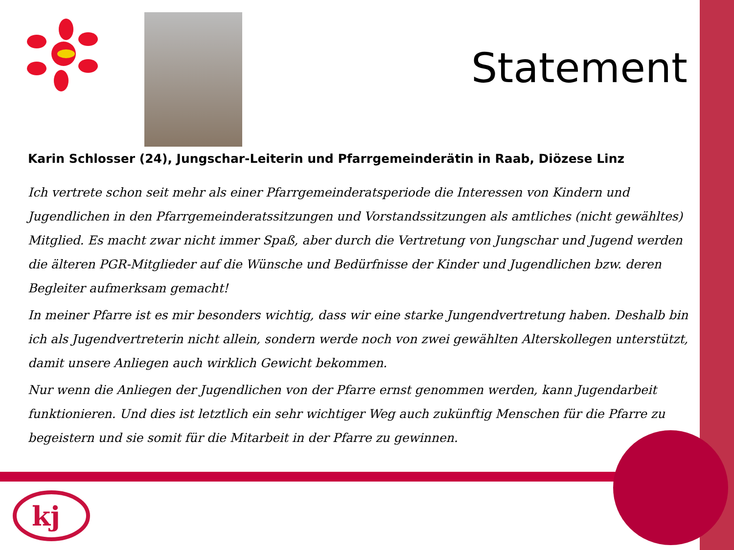Statement
Karin Schlosser (24), Jungschar-Leiterin und Pfarrgemeinderätin in Raab, Diözese Linz
Ich vertrete schon seit mehr als einer Pfarrgemeinderatsperiode die Interessen von Kindern und Jugendlichen in den Pfarrgemeinderatssitzungen und Vorstandssitzungen als amtliches (nicht gewähltes) Mitglied. Es macht zwar nicht immer Spaß, aber durch die Vertretung von Jungschar und Jugend werden die älteren PGR-Mitglieder auf die Wünsche und Bedürfnisse der Kinder und Jugendlichen bzw. deren Begleiter aufmerksam gemacht!
In meiner Pfarre ist es mir besonders wichtig, dass wir eine starke Jungendvertretung haben. Deshalb bin ich als Jugendvertreterin nicht allein, sondern werde noch von zwei gewählten Alterskollegen unterstützt, damit unsere Anliegen auch wirklich Gewicht bekommen.
Nur wenn die Anliegen der Jugendlichen von der Pfarre ernst genommen werden, kann Jugendarbeit funktionieren. Und dies ist letztlich ein sehr wichtiger Weg auch zukünftig Menschen für die Pfarre zu begeistern und sie somit für die Mitarbeit in der Pfarre zu gewinnen.
kj